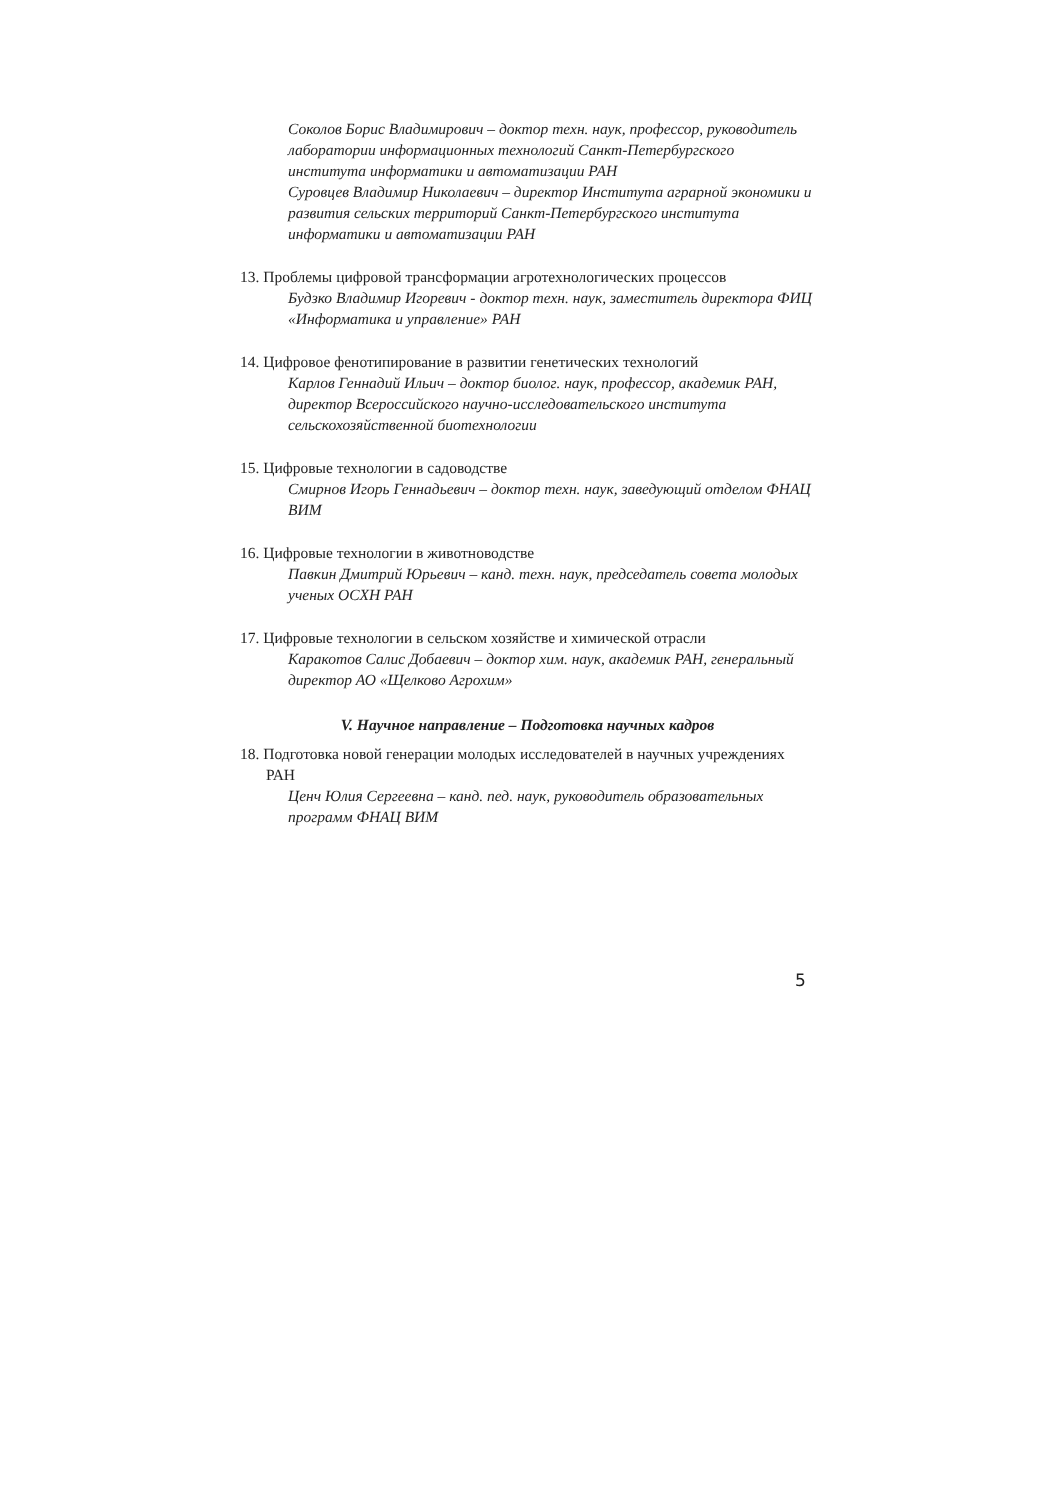Соколов Борис Владимирович – доктор техн. наук, профессор, руководитель лаборатории информационных технологий Санкт-Петербургского института информатики и автоматизации РАН
Суровцев Владимир Николаевич – директор Института аграрной экономики и развития сельских территорий Санкт-Петербургского института информатики и автоматизации РАН
13. Проблемы цифровой трансформации агротехнологических процессов
Будзко Владимир Игоревич - доктор техн. наук, заместитель директора ФИЦ «Информатика и управление» РАН
14. Цифровое фенотипирование в развитии генетических технологий
Карлов Геннадий Ильич – доктор биолог. наук, профессор, академик РАН, директор Всероссийского научно-исследовательского института сельскохозяйственной биотехнологии
15. Цифровые технологии в садоводстве
Смирнов Игорь Геннадьевич – доктор техн. наук, заведующий отделом ФНАЦ ВИМ
16. Цифровые технологии в животноводстве
Павкин Дмитрий Юрьевич – канд. техн. наук, председатель совета молодых ученых ОСХН РАН
17. Цифровые технологии в сельском хозяйстве и химической отрасли
Каракотов Салис Добаевич – доктор хим. наук, академик РАН, генеральный директор АО «Щелково Агрохим»
V. Научное направление – Подготовка научных кадров
18. Подготовка новой генерации молодых исследователей в научных учреждениях РАН
Ценч Юлия Сергеевна – канд. пед. наук, руководитель образовательных программ ФНАЦ ВИМ
5